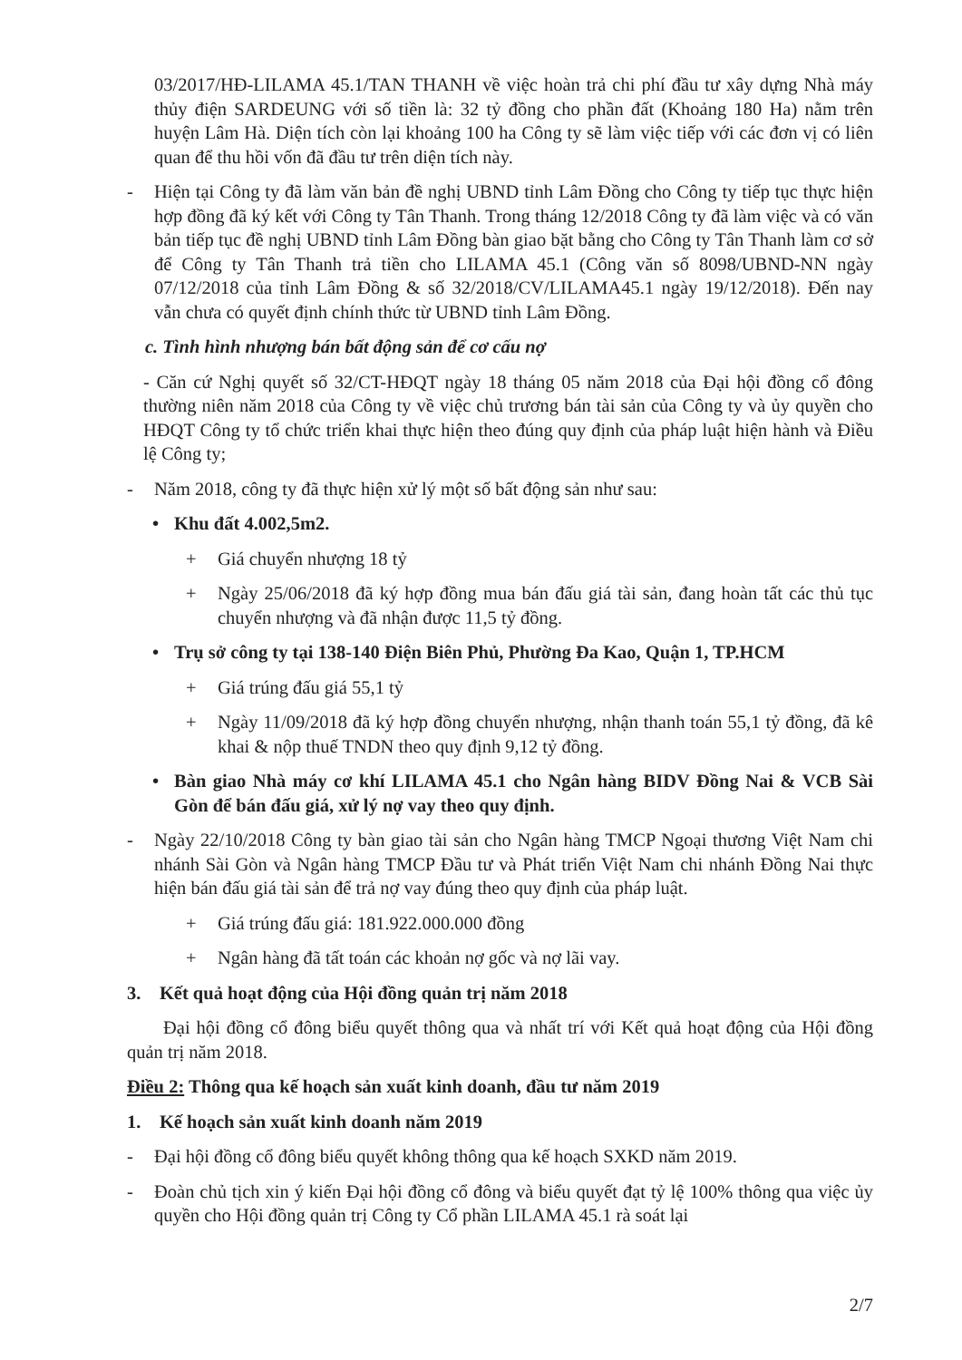03/2017/HĐ-LILAMA 45.1/TAN THANH về việc hoàn trả chi phí đầu tư xây dựng Nhà máy thủy điện SARDEUNG với số tiền là: 32 tỷ đồng cho phần đất (Khoảng 180 Ha) nằm trên huyện Lâm Hà. Diện tích còn lại khoảng 100 ha Công ty sẽ làm việc tiếp với các đơn vị có liên quan để thu hồi vốn đã đầu tư trên diện tích này.
- Hiện tại Công ty đã làm văn bản đề nghị UBND tỉnh Lâm Đồng cho Công ty tiếp tục thực hiện hợp đồng đã ký kết với Công ty Tân Thanh. Trong tháng 12/2018 Công ty đã làm việc và có văn bản tiếp tục đề nghị UBND tỉnh Lâm Đồng bàn giao bặt bằng cho Công ty Tân Thanh làm cơ sở để Công ty Tân Thanh trả tiền cho LILAMA 45.1 (Công văn số 8098/UBND-NN ngày 07/12/2018 của tỉnh Lâm Đồng & số 32/2018/CV/LILAMA45.1 ngày 19/12/2018). Đến nay vẫn chưa có quyết định chính thức từ UBND tỉnh Lâm Đồng.
c. Tình hình nhượng bán bất động sản để cơ cấu nợ
- Căn cứ Nghị quyết số 32/CT-HĐQT ngày 18 tháng 05 năm 2018 của Đại hội đồng cổ đông thường niên năm 2018 của Công ty về việc chủ trương bán tài sản của Công ty và ủy quyền cho HĐQT Công ty tổ chức triển khai thực hiện theo đúng quy định của pháp luật hiện hành và Điều lệ Công ty;
- Năm 2018, công ty đã thực hiện xử lý một số bất động sản như sau:
• Khu đất 4.002,5m2.
+ Giá chuyển nhượng 18 tỷ
+ Ngày 25/06/2018 đã ký hợp đồng mua bán đấu giá tài sản, đang hoàn tất các thủ tục chuyển nhượng và đã nhận được 11,5 tỷ đồng.
• Trụ sở công ty tại 138-140 Điện Biên Phủ, Phường Đa Kao, Quận 1, TP.HCM
+ Giá trúng đấu giá 55,1 tỷ
+ Ngày 11/09/2018 đã ký hợp đồng chuyển nhượng, nhận thanh toán 55,1 tỷ đồng, đã kê khai & nộp thuế TNDN theo quy định 9,12 tỷ đồng.
• Bàn giao Nhà máy cơ khí LILAMA 45.1 cho Ngân hàng BIDV Đồng Nai & VCB Sài Gòn để bán đấu giá, xử lý nợ vay theo quy định.
- Ngày 22/10/2018 Công ty bàn giao tài sản cho Ngân hàng TMCP Ngoại thương Việt Nam chi nhánh Sài Gòn và Ngân hàng TMCP Đầu tư và Phát triển Việt Nam chi nhánh Đồng Nai thực hiện bán đấu giá tài sản để trả nợ vay đúng theo quy định của pháp luật.
+ Giá trúng đấu giá: 181.922.000.000 đồng
+ Ngân hàng đã tất toán các khoản nợ gốc và nợ lãi vay.
3. Kết quả hoạt động của Hội đồng quản trị năm 2018
Đại hội đồng cổ đông biểu quyết thông qua và nhất trí với Kết quả hoạt động của Hội đồng quản trị năm 2018.
Điều 2: Thông qua kế hoạch sản xuất kinh doanh, đầu tư năm 2019
1. Kế hoạch sản xuất kinh doanh năm 2019
- Đại hội đồng cổ đông biểu quyết không thông qua kế hoạch SXKD năm 2019.
- Đoàn chủ tịch xin ý kiến Đại hội đồng cổ đông và biểu quyết đạt tỷ lệ 100% thông qua việc ủy quyền cho Hội đồng quản trị Công ty Cổ phần LILAMA 45.1 rà soát lại
2/7